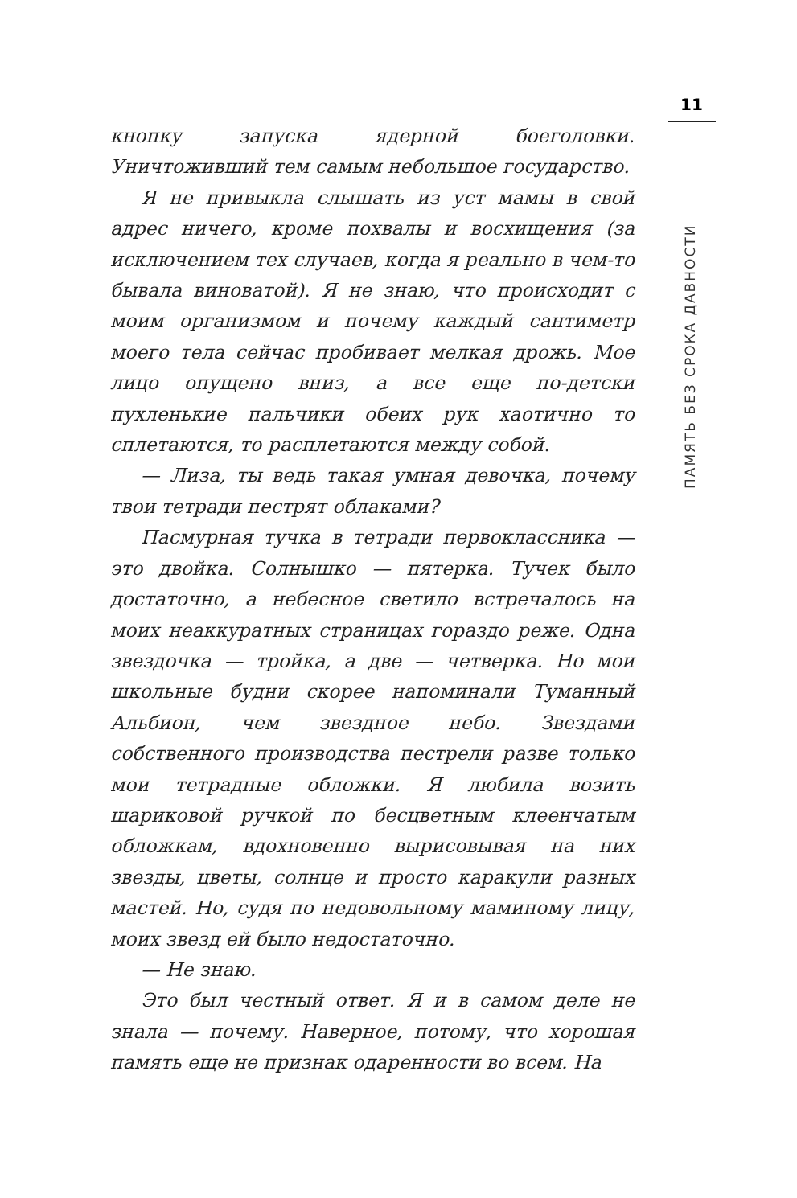11
ПАМЯТЬ БЕЗ СРОКА ДАВНОСТИ
кнопку запуска ядерной боеголовки. Уничтоживший тем самым небольшое государство.
Я не привыкла слышать из уст мамы в свой адрес ничего, кроме похвалы и восхищения (за исключением тех случаев, когда я реально в чем-то бывала виноватой). Я не знаю, что происходит с моим организмом и почему каждый сантиметр моего тела сейчас пробивает мелкая дрожь. Мое лицо опущено вниз, а все еще по-детски пухленькие пальчики обеих рук хаотично то сплетаются, то расплетаются между собой.
— Лиза, ты ведь такая умная девочка, почему твои тетради пестрят облаками?
Пасмурная тучка в тетради первоклассника — это двойка. Солнышко — пятерка. Тучек было достаточно, а небесное светило встречалось на моих неаккуратных страницах гораздо реже. Одна звездочка — тройка, а две — четверка. Но мои школьные будни скорее напоминали Туманный Альбион, чем звездное небо. Звездами собственного производства пестрели разве только мои тетрадные обложки. Я любила возить шариковой ручкой по бесцветным клеенчатым обложкам, вдохновенно вырисовывая на них звезды, цветы, солнце и просто каракули разных мастей. Но, судя по недовольному маминому лицу, моих звезд ей было недостаточно.
— Не знаю.
Это был честный ответ. Я и в самом деле не знала — почему. Наверное, потому, что хорошая память еще не признак одаренности во всем. На